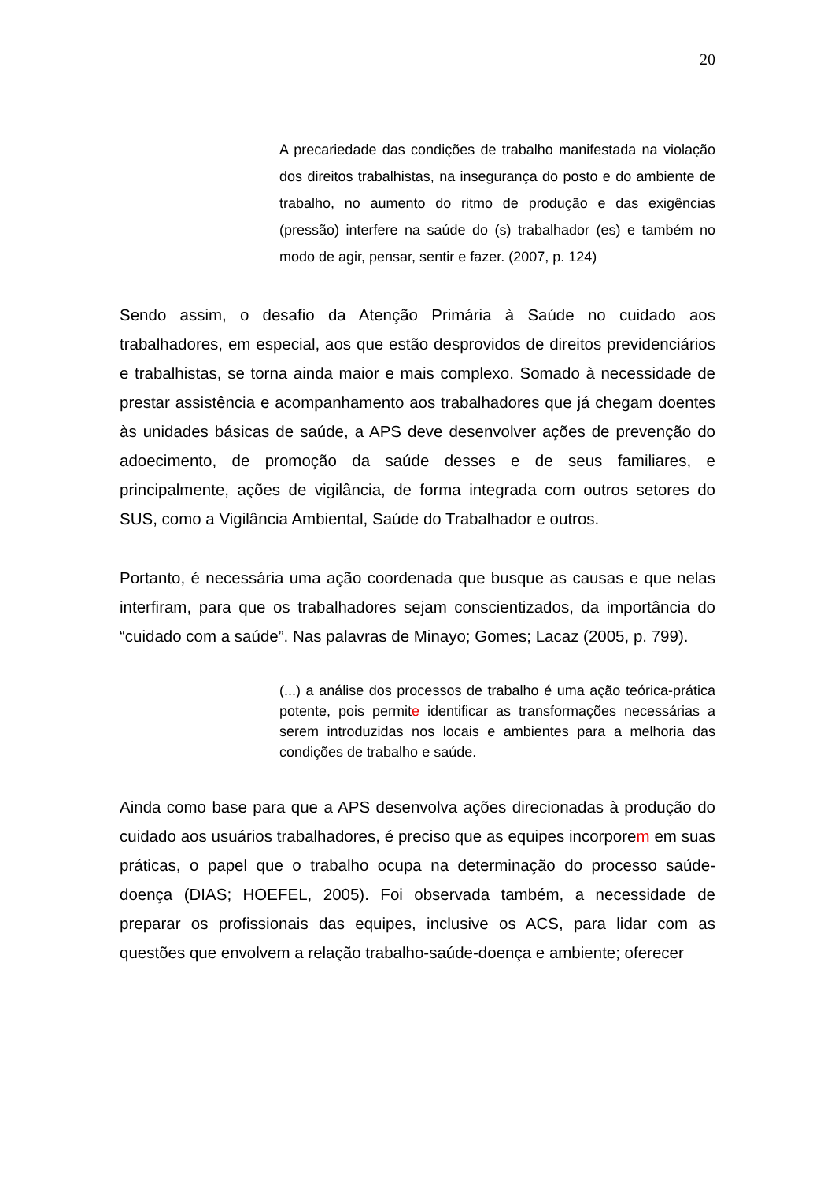20
A precariedade das condições de trabalho manifestada na violação dos direitos trabalhistas, na insegurança do posto e do ambiente de trabalho, no aumento do ritmo de produção e das exigências (pressão) interfere na saúde do (s) trabalhador (es) e também no modo de agir, pensar, sentir e fazer. (2007, p. 124)
Sendo assim, o desafio da Atenção Primária à Saúde no cuidado aos trabalhadores, em especial, aos que estão desprovidos de direitos previdenciários e trabalhistas, se torna ainda maior e mais complexo. Somado à necessidade de prestar assistência e acompanhamento aos trabalhadores que já chegam doentes às unidades básicas de saúde, a APS deve desenvolver ações de prevenção do adoecimento, de promoção da saúde desses e de seus familiares, e principalmente, ações de vigilância, de forma integrada com outros setores do SUS, como a Vigilância Ambiental, Saúde do Trabalhador e outros.
Portanto, é necessária uma ação coordenada que busque as causas e que nelas interfiram, para que os trabalhadores sejam conscientizados, da importância do “cuidado com a saúde”. Nas palavras de Minayo; Gomes; Lacaz (2005, p. 799).
(...) a análise dos processos de trabalho é uma ação teórica-prática potente, pois permite identificar as transformações necessárias a serem introduzidas nos locais e ambientes para a melhoria das condições de trabalho e saúde.
Ainda como base para que a APS desenvolva ações direcionadas à produção do cuidado aos usuários trabalhadores, é preciso que as equipes incorporem em suas práticas, o papel que o trabalho ocupa na determinação do processo saúde-doença (DIAS; HOEFEL, 2005). Foi observada também, a necessidade de preparar os profissionais das equipes, inclusive os ACS, para lidar com as questões que envolvem a relação trabalho-saúde-doença e ambiente; oferecer